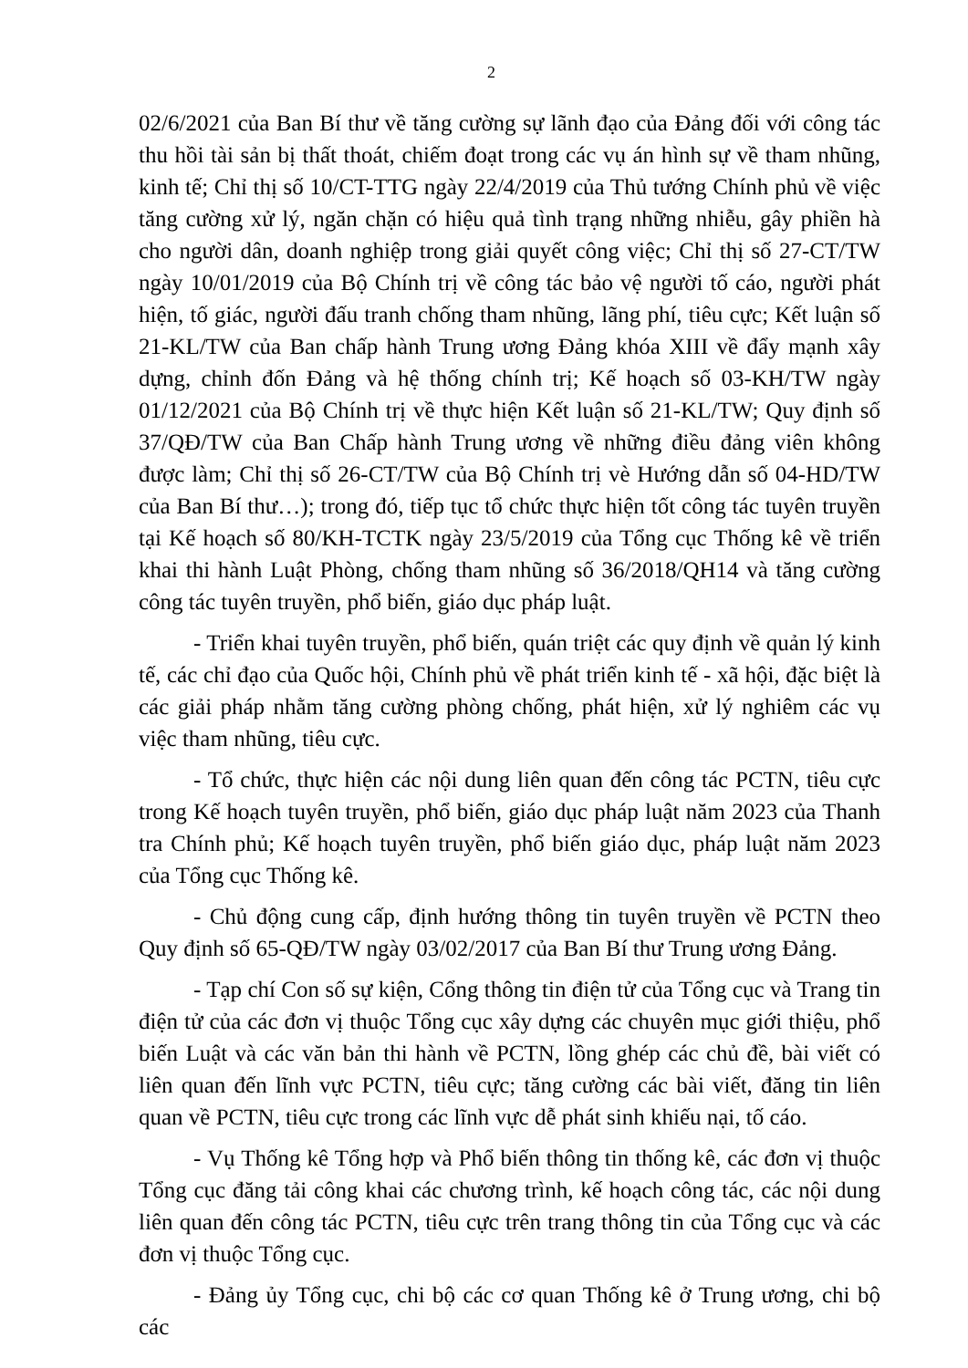2
02/6/2021 của Ban Bí thư về tăng cường sự lãnh đạo của Đảng đối với công tác thu hồi tài sản bị thất thoát, chiếm đoạt trong các vụ án hình sự về tham nhũng, kinh tế; Chỉ thị số 10/CT-TTG ngày 22/4/2019 của Thủ tướng Chính phủ về việc tăng cường xử lý, ngăn chặn có hiệu quả tình trạng những nhiễu, gây phiền hà cho người dân, doanh nghiệp trong giải quyết công việc; Chỉ thị số 27-CT/TW ngày 10/01/2019 của Bộ Chính trị về công tác bảo vệ người tố cáo, người phát hiện, tố giác, người đấu tranh chống tham nhũng, lãng phí, tiêu cực; Kết luận số 21-KL/TW của Ban chấp hành Trung ương Đảng khóa XIII về đẩy mạnh xây dựng, chỉnh đốn Đảng và hệ thống chính trị; Kế hoạch số 03-KH/TW ngày 01/12/2021 của Bộ Chính trị về thực hiện Kết luận số 21-KL/TW; Quy định số 37/QĐ/TW của Ban Chấp hành Trung ương về những điều đảng viên không được làm; Chỉ thị số 26-CT/TW của Bộ Chính trị vè Hướng dẫn số 04-HD/TW của Ban Bí thư…); trong đó, tiếp tục tổ chức thực hiện tốt công tác tuyên truyền tại Kế hoạch số 80/KH-TCTK ngày 23/5/2019 của Tổng cục Thống kê về triển khai thi hành Luật Phòng, chống tham nhũng số 36/2018/QH14 và tăng cường công tác tuyên truyền, phổ biến, giáo dục pháp luật.
- Triển khai tuyên truyền, phổ biến, quán triệt các quy định về quản lý kinh tế, các chỉ đạo của Quốc hội, Chính phủ về phát triển kinh tế - xã hội, đặc biệt là các giải pháp nhằm tăng cường phòng chống, phát hiện, xử lý nghiêm các vụ việc tham nhũng, tiêu cực.
- Tổ chức, thực hiện các nội dung liên quan đến công tác PCTN, tiêu cực trong Kế hoạch tuyên truyền, phổ biến, giáo dục pháp luật năm 2023 của Thanh tra Chính phủ; Kế hoạch tuyên truyền, phổ biến giáo dục, pháp luật năm 2023 của Tổng cục Thống kê.
- Chủ động cung cấp, định hướng thông tin tuyên truyền về PCTN theo Quy định số 65-QĐ/TW ngày 03/02/2017 của Ban Bí thư Trung ương Đảng.
- Tạp chí Con số sự kiện, Cổng thông tin điện tử của Tổng cục và Trang tin điện tử của các đơn vị thuộc Tổng cục xây dựng các chuyên mục giới thiệu, phổ biến Luật và các văn bản thi hành về PCTN, lồng ghép các chủ đề, bài viết có liên quan đến lĩnh vực PCTN, tiêu cực; tăng cường các bài viết, đăng tin liên quan về PCTN, tiêu cực trong các lĩnh vực dễ phát sinh khiếu nại, tố cáo.
- Vụ Thống kê Tổng hợp và Phổ biến thông tin thống kê, các đơn vị thuộc Tổng cục đăng tải công khai các chương trình, kế hoạch công tác, các nội dung liên quan đến công tác PCTN, tiêu cực trên trang thông tin của Tổng cục và các đơn vị thuộc Tổng cục.
- Đảng ủy Tổng cục, chi bộ các cơ quan Thống kê ở Trung ương, chi bộ các